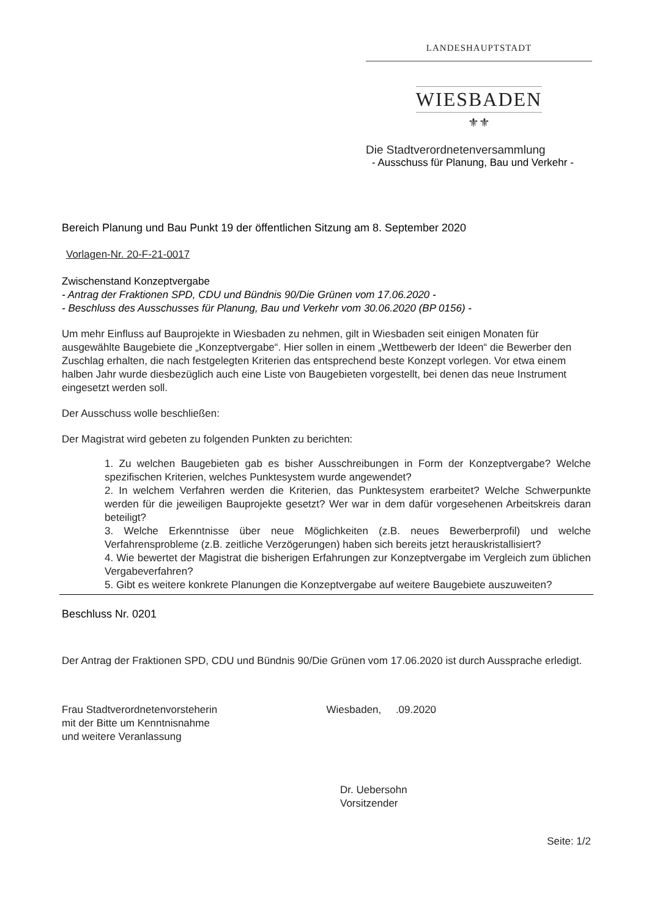LANDESHAUPTSTADT
WIESBADEN
⚜⚜
Die Stadtverordnetenversammlung
- Ausschuss für Planung, Bau und Verkehr -
Bereich Planung und Bau Punkt 19 der öffentlichen Sitzung am 8. September 2020
Vorlagen-Nr. 20-F-21-0017
Zwischenstand Konzeptvergabe
- Antrag der Fraktionen SPD, CDU und Bündnis 90/Die Grünen vom 17.06.2020 -
- Beschluss des Ausschusses für Planung, Bau und Verkehr vom 30.06.2020 (BP 0156) -
Um mehr Einfluss auf Bauprojekte in Wiesbaden zu nehmen, gilt in Wiesbaden seit einigen Monaten für ausgewählte Baugebiete die „Konzeptvergabe“. Hier sollen in einem „Wettbewerb der Ideen“ die Bewerber den Zuschlag erhalten, die nach festgelegten Kriterien das entsprechend beste Konzept vorlegen. Vor etwa einem halben Jahr wurde diesbezüglich auch eine Liste von Baugebieten vorgestellt, bei denen das neue Instrument eingesetzt werden soll.
Der Ausschuss wolle beschließen:
Der Magistrat wird gebeten zu folgenden Punkten zu berichten:
1. Zu welchen Baugebieten gab es bisher Ausschreibungen in Form der Konzeptvergabe? Welche spezifischen Kriterien, welches Punktesystem wurde angewendet?
2. In welchem Verfahren werden die Kriterien, das Punktesystem erarbeitet? Welche Schwerpunkte werden für die jeweiligen Bauprojekte gesetzt? Wer war in dem dafür vorgesehenen Arbeitskreis daran beteiligt?
3. Welche Erkenntnisse über neue Möglichkeiten (z.B. neues Bewerberprofil) und welche Verfahrensprobleme (z.B. zeitliche Verzögerungen) haben sich bereits jetzt herauskristallisiert?
4. Wie bewertet der Magistrat die bisherigen Erfahrungen zur Konzeptvergabe im Vergleich zum üblichen Vergabeverfahren?
5. Gibt es weitere konkrete Planungen die Konzeptvergabe auf weitere Baugebiete auszuweiten?
Beschluss Nr. 0201
Der Antrag der Fraktionen SPD, CDU und Bündnis 90/Die Grünen vom 17.06.2020 ist durch Aussprache erledigt.
Frau Stadtverordnetenvorsteherin
mit der Bitte um Kenntnisnahme
und weitere Veranlassung
Wiesbaden, .09.2020
Dr. Uebersohn
Vorsitzender
Seite: 1/2